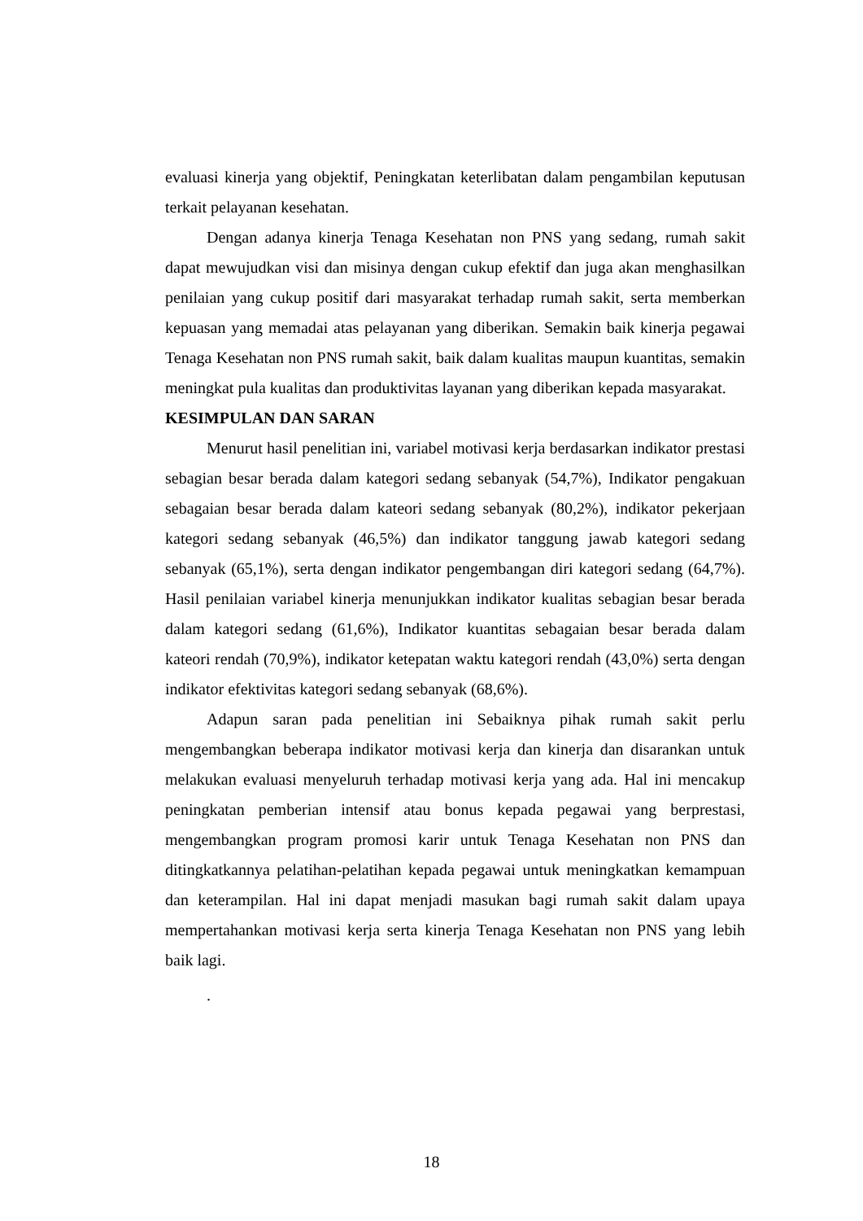evaluasi kinerja yang objektif, Peningkatan keterlibatan dalam pengambilan keputusan terkait pelayanan kesehatan.
Dengan adanya kinerja Tenaga Kesehatan non PNS yang sedang, rumah sakit dapat mewujudkan visi dan misinya dengan cukup efektif dan juga akan menghasilkan penilaian yang cukup positif dari masyarakat terhadap rumah sakit, serta memberkan kepuasan yang memadai atas pelayanan yang diberikan. Semakin baik kinerja pegawai Tenaga Kesehatan non PNS rumah sakit, baik dalam kualitas maupun kuantitas, semakin meningkat pula kualitas dan produktivitas layanan yang diberikan kepada masyarakat.
KESIMPULAN DAN SARAN
Menurut hasil penelitian ini, variabel motivasi kerja berdasarkan indikator prestasi sebagian besar berada dalam kategori sedang sebanyak (54,7%), Indikator pengakuan sebagaian besar berada dalam kateori sedang sebanyak (80,2%), indikator pekerjaan kategori sedang sebanyak (46,5%) dan indikator tanggung jawab kategori sedang sebanyak (65,1%), serta dengan indikator pengembangan diri kategori sedang (64,7%). Hasil penilaian variabel kinerja menunjukkan indikator kualitas sebagian besar berada dalam kategori sedang (61,6%), Indikator kuantitas sebagaian besar berada dalam kateori rendah (70,9%), indikator ketepatan waktu kategori rendah (43,0%) serta dengan indikator efektivitas kategori sedang sebanyak (68,6%).
Adapun saran pada penelitian ini Sebaiknya pihak rumah sakit perlu mengembangkan beberapa indikator motivasi kerja dan kinerja dan disarankan untuk melakukan evaluasi menyeluruh terhadap motivasi kerja yang ada. Hal ini mencakup peningkatan pemberian intensif atau bonus kepada pegawai yang berprestasi, mengembangkan program promosi karir untuk Tenaga Kesehatan non PNS dan ditingkatkannya pelatihan-pelatihan kepada pegawai untuk meningkatkan kemampuan dan keterampilan. Hal ini dapat menjadi masukan bagi rumah sakit dalam upaya mempertahankan motivasi kerja serta kinerja Tenaga Kesehatan non PNS yang lebih baik lagi.
.
18